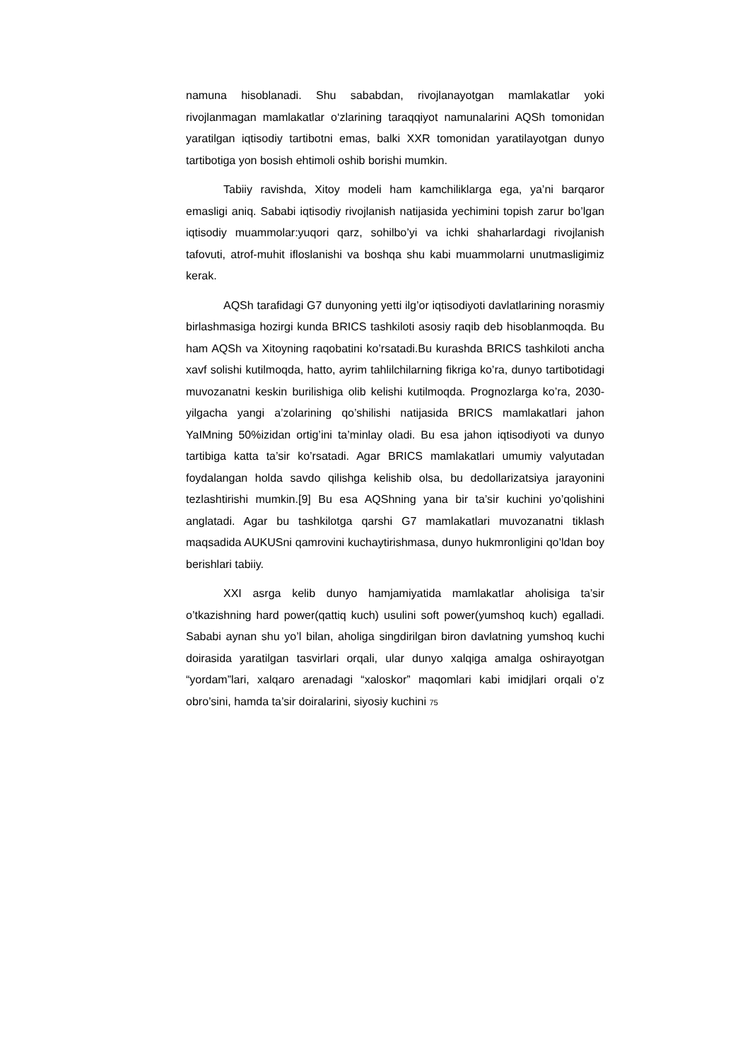namuna hisoblanadi. Shu sababdan, rivojlanayotgan mamlakatlar yoki rivojlanmagan mamlakatlar o‘zlarining taraqqiyot namunalarini AQSh tomonidan yaratilgan iqtisodiy tartibotni emas, balki XXR tomonidan yaratilayotgan dunyo tartibotiga yon bosish ehtimoli oshib borishi mumkin.
Tabiiy ravishda, Xitoy modeli ham kamchiliklarga ega, ya’ni barqaror emasligi aniq. Sababi iqtisodiy rivojlanish natijasida yechimini topish zarur bo’lgan iqtisodiy muammolar:yuqori qarz, sohilbo’yi va ichki shaharlardagi rivojlanish tafovuti, atrof-muhit ifloslanishi va boshqa shu kabi muammolarni unutmasligimiz kerak.
AQSh tarafidagi G7 dunyoning yetti ilg’or iqtisodiyoti davlatlarining norasmiy birlashmasiga hozirgi kunda BRICS tashkiloti asosiy raqib deb hisoblanmoqda. Bu ham AQSh va Xitoyning raqobatini ko’rsatadi.Bu kurashda BRICS tashkiloti ancha xavf solishi kutilmoqda, hatto, ayrim tahlilchilarning fikriga ko’ra, dunyo tartibotidagi muvozanatni keskin burilishiga olib kelishi kutilmoqda. Prognozlarga ko’ra, 2030-yilgacha yangi a’zolarining qo’shilishi natijasida BRICS mamlakatlari jahon YaIMning 50%izidan ortig’ini ta’minlay oladi. Bu esa jahon iqtisodiyoti va dunyo tartibiga katta ta’sir ko’rsatadi. Agar BRICS mamlakatlari umumiy valyutadan foydalangan holda savdo qilishga kelishib olsa, bu dedollarizatsiya jarayonini tezlashtirishi mumkin.[9] Bu esa AQShning yana bir ta’sir kuchini yo’qolishini anglatadi. Agar bu tashkilotga qarshi G7 mamlakatlari muvozanatni tiklash maqsadida AUKUSni qamrovini kuchaytirishmasa, dunyo hukmronligini qo’ldan boy berishlari tabiiy.
XXI asrga kelib dunyo hamjamiyatida mamlakatlar aholisiga ta’sir o’tkazishning hard power(qattiq kuch) usulini soft power(yumshoq kuch) egalladi. Sababi aynan shu yo’l bilan, aholiga singdirilgan biron davlatning yumshoq kuchi doirasida yaratilgan tasvirlari orqali, ular dunyo xalqiga amalga oshirayotgan “yordam”lari, xalqaro arenadagi “xaloskor” maqomlari kabi imidjlari orqali o’z obro’sini, hamda ta’sir doiralarini, siyosiy kuchini 75